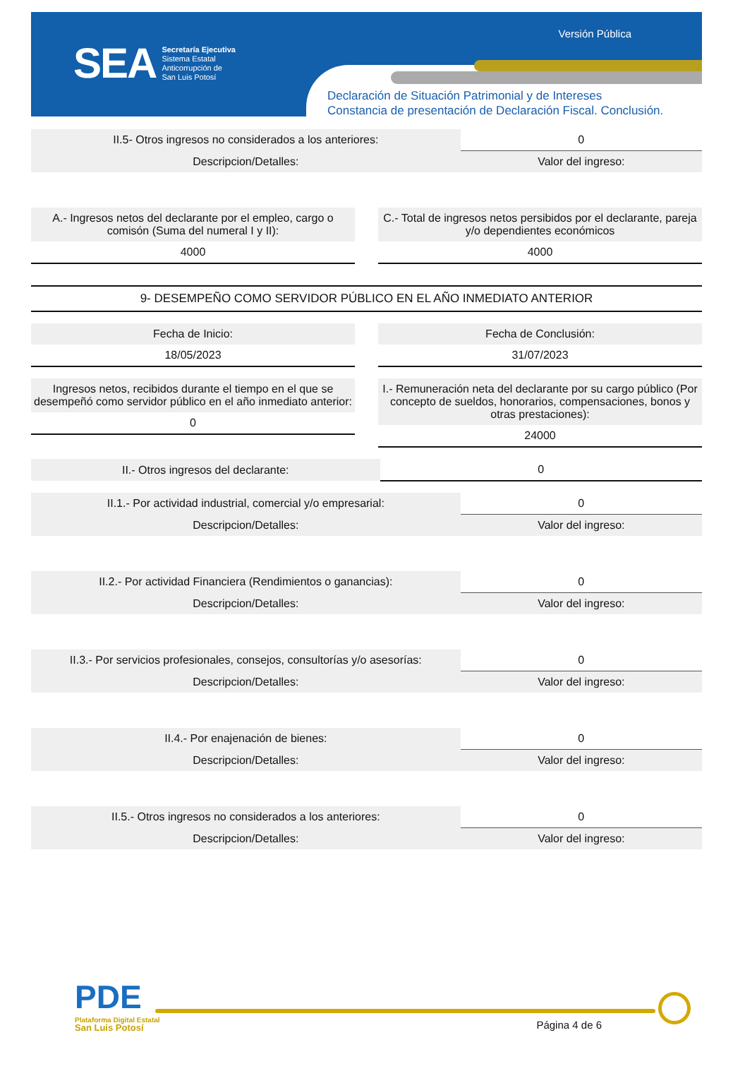SEA
Secretaría Ejecutiva
Sistema Estatal
Anticorrupción de
San Luis Potosí
Versión Pública
Declaración de Situación Patrimonial y de Intereses
Constancia de presentación de Declaración Fiscal. Conclusión.
| II.5- Otros ingresos no considerados a los anteriores: | 0 |
| Descripcion/Detalles: | Valor del ingreso: |
| A.- Ingresos netos del declarante por el empleo, cargo o comisón (Suma del numeral I y II): |
| 4000 |
| C.- Total de ingresos netos persibidos por el declarante, pareja y/o dependientes económicos |
| 4000 |
9- DESEMPEÑO COMO SERVIDOR PÚBLICO EN EL AÑO INMEDIATO ANTERIOR
| Fecha de Inicio: |
| 18/05/2023 |
| Fecha de Conclusión: |
| 31/07/2023 |
| Ingresos netos, recibidos durante el tiempo en el que se desempeñó como servidor público en el año inmediato anterior: |
| 0 |
| I.- Remuneración neta del declarante por su cargo público (Por concepto de sueldos, honorarios, compensaciones, bonos y otras prestaciones): |
| 24000 |
| II.- Otros ingresos del declarante: | 0 |
| II.1.- Por actividad industrial, comercial y/o empresarial: | 0 |
| Descripcion/Detalles: | Valor del ingreso: |
| II.2.- Por actividad Financiera (Rendimientos o ganancias): | 0 |
| Descripcion/Detalles: | Valor del ingreso: |
| II.3.- Por servicios profesionales, consejos, consultorías y/o asesorías: | 0 |
| Descripcion/Detalles: | Valor del ingreso: |
| II.4.- Por enajenación de bienes: | 0 |
| Descripcion/Detalles: | Valor del ingreso: |
| II.5.- Otros ingresos no considerados a los anteriores: | 0 |
| Descripcion/Detalles: | Valor del ingreso: |
PDE
Plataforma Digital Estatal
San Luis Potosí
Página 4 de 6